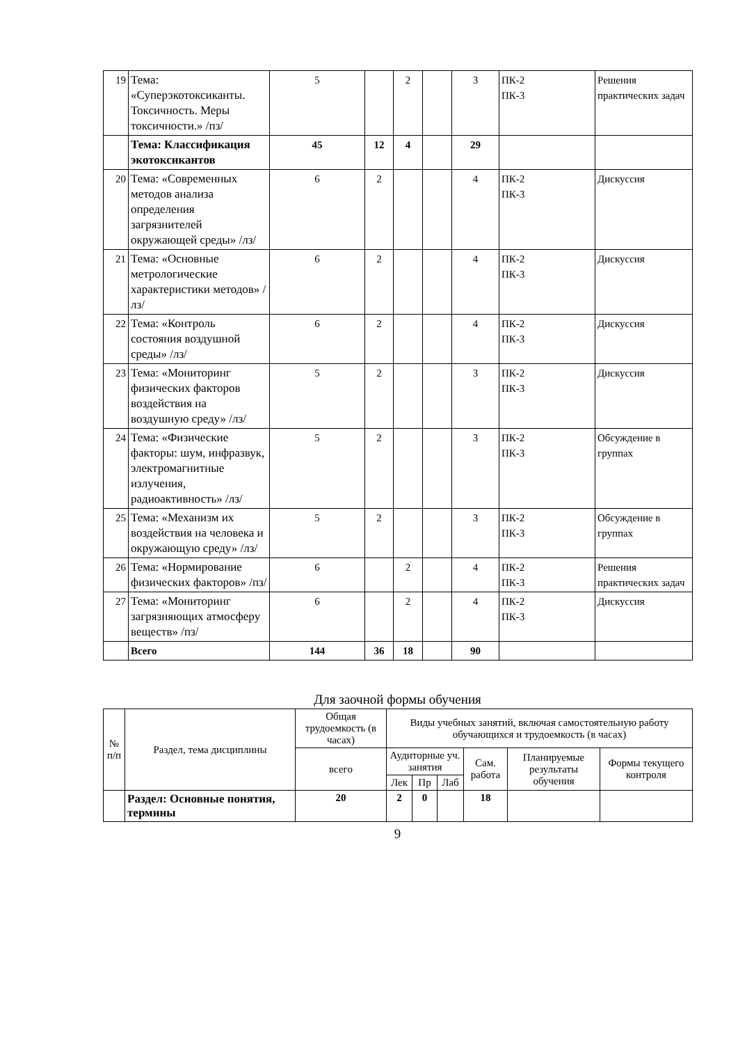| 19 | Тема: «Суперэкотоксиканты. Токсичность. Меры токсичности.» /пз/ | 5 | | 2 | | 3 | ПК-2 ПК-3 | Решения практических задач |
| | Тема: Классификация экотоксикантов | 45 | 12 | 4 | | 29 | | |
| 20 | Тема: «Современных методов анализа определения загрязнителей окружающей среды» /лз/ | 6 | 2 | | | 4 | ПК-2 ПК-3 | Дискуссия |
| 21 | Тема: «Основные метрологические характеристики методов» /лз/ | 6 | 2 | | | 4 | ПК-2 ПК-3 | Дискуссия |
| 22 | Тема: «Контроль состояния воздушной среды» /лз/ | 6 | 2 | | | 4 | ПК-2 ПК-3 | Дискуссия |
| 23 | Тема: «Мониторинг физических факторов воздействия на воздушную среду» /лз/ | 5 | 2 | | | 3 | ПК-2 ПК-3 | Дискуссия |
| 24 | Тема: «Физические факторы: шум, инфразвук, электромагнитные излучения, радиоактивность» /лз/ | 5 | 2 | | | 3 | ПК-2 ПК-3 | Обсуждение в группах |
| 25 | Тема: «Механизм их воздействия на человека и окружающую среду» /лз/ | 5 | 2 | | | 3 | ПК-2 ПК-3 | Обсуждение в группах |
| 26 | Тема: «Нормирование физических факторов» /пз/ | 6 | | 2 | | 4 | ПК-2 ПК-3 | Решения практических задач |
| 27 | Тема: «Мониторинг загрязняющих атмосферу веществ» /пз/ | 6 | | 2 | | 4 | ПК-2 ПК-3 | Дискуссия |
| | Всего | 144 | 36 | 18 | | 90 | | |
Для заочной формы обучения
| № п/п | Раздел, тема дисциплины | Общая трудоемкость (в часах) | Виды учебных занятий, включая самостоятельную работу обучающихся и трудоемкость (в часах) | | | | | |
| --- | --- | --- | --- | --- | --- | --- | --- | --- |
| | | всего | Аудиторные уч. занятия | | | Сам. работа | Планируемые результаты обучения | Формы текущего контроля |
| | | | Лек | Пр | Лаб | | | |
| | Раздел: Основные понятия, термины | 20 | 2 | 0 | | 18 | | |
9